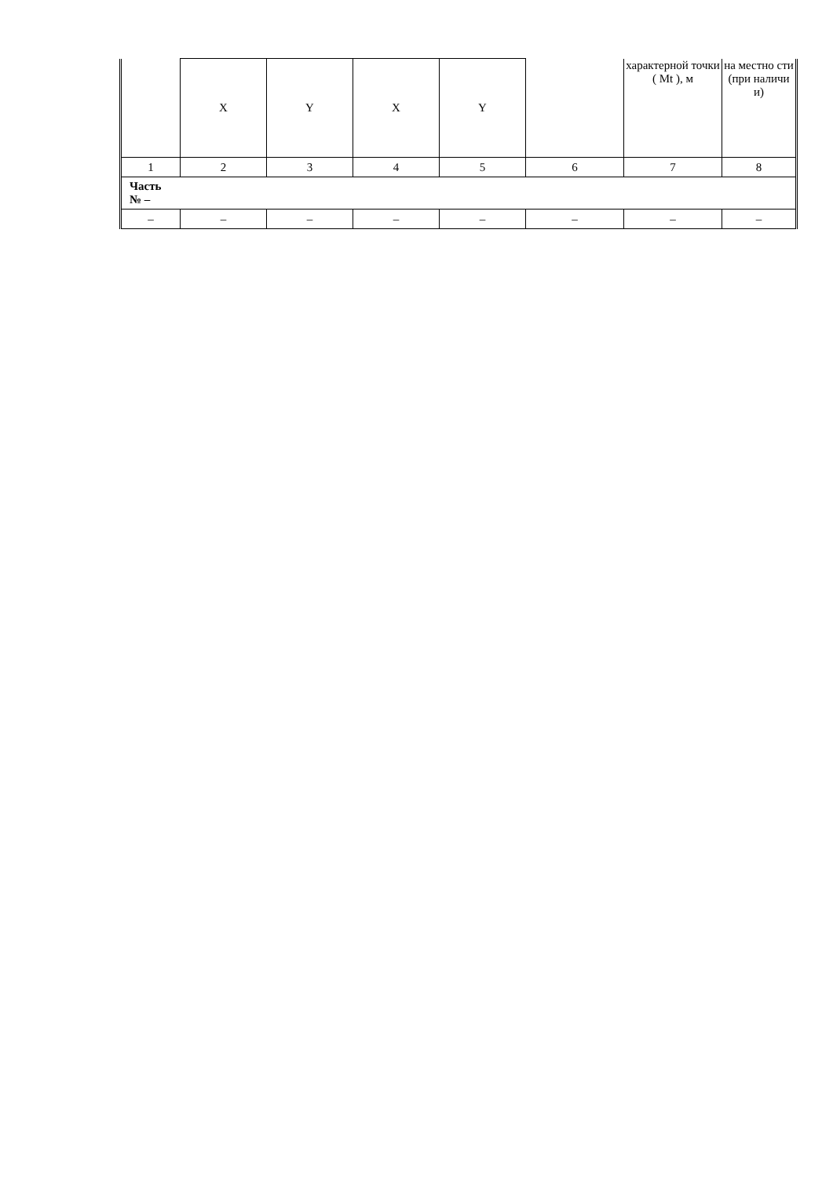| | X | Y | X | Y | | характерной точки ( Mt ), м | на местно сти (при наличи и) |
| 1 | 2 | 3 | 4 | 5 | 6 | 7 | 8 |
| Часть № – | | | | | | | |
| – | – | – | – | – | – | – | – |